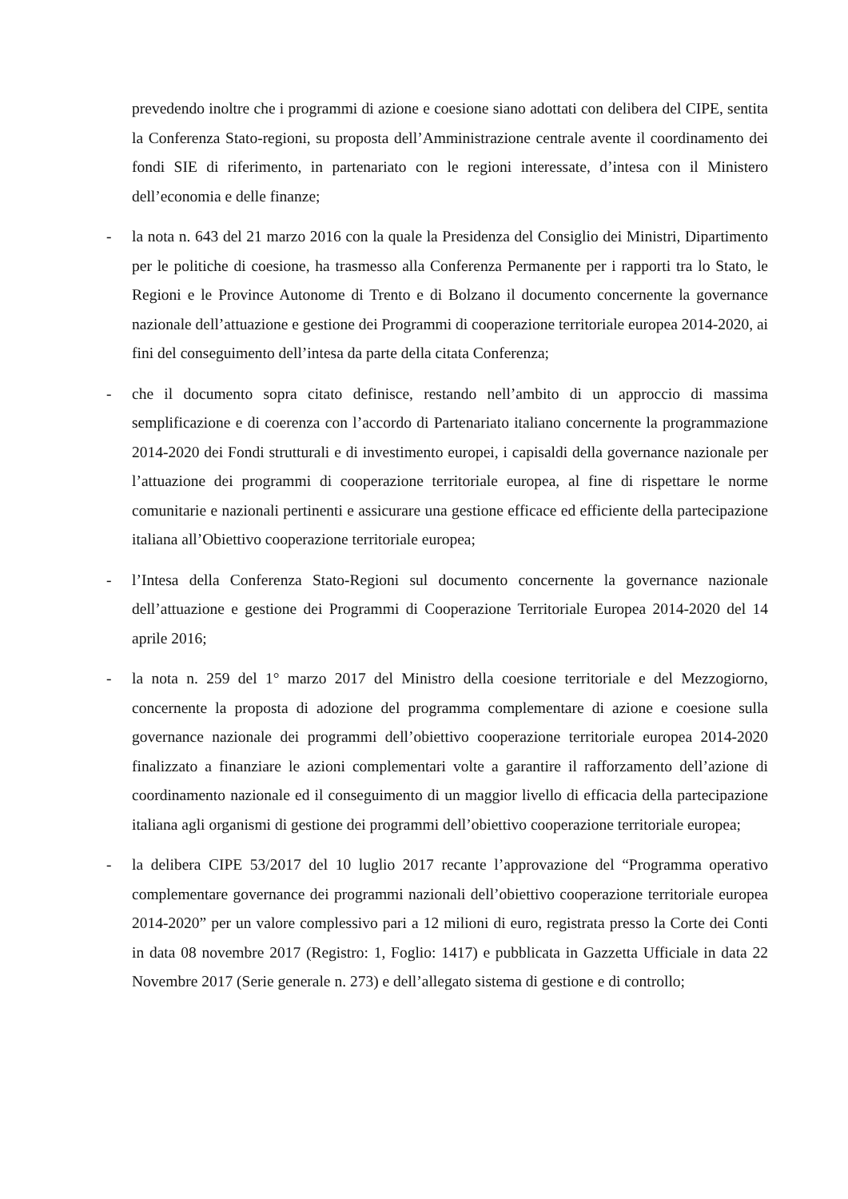prevedendo inoltre che i programmi di azione e coesione siano adottati con delibera del CIPE, sentita la Conferenza Stato-regioni, su proposta dell’Amministrazione centrale avente il coordinamento dei fondi SIE di riferimento, in partenariato con le regioni interessate, d’intesa con il Ministero dell’economia e delle finanze;
- la nota n. 643 del 21 marzo 2016 con la quale la Presidenza del Consiglio dei Ministri, Dipartimento per le politiche di coesione, ha trasmesso alla Conferenza Permanente per i rapporti tra lo Stato, le Regioni e le Province Autonome di Trento e di Bolzano il documento concernente la governance nazionale dell’attuazione e gestione dei Programmi di cooperazione territoriale europea 2014-2020, ai fini del conseguimento dell’intesa da parte della citata Conferenza;
- che il documento sopra citato definisce, restando nell’ambito di un approccio di massima semplificazione e di coerenza con l’accordo di Partenariato italiano concernente la programmazione 2014-2020 dei Fondi strutturali e di investimento europei, i capisaldi della governance nazionale per l’attuazione dei programmi di cooperazione territoriale europea, al fine di rispettare le norme comunitarie e nazionali pertinenti e assicurare una gestione efficace ed efficiente della partecipazione italiana all’Obiettivo cooperazione territoriale europea;
- l’Intesa della Conferenza Stato-Regioni sul documento concernente la governance nazionale dell’attuazione e gestione dei Programmi di Cooperazione Territoriale Europea 2014-2020 del 14 aprile 2016;
- la nota n. 259 del 1° marzo 2017 del Ministro della coesione territoriale e del Mezzogiorno, concernente la proposta di adozione del programma complementare di azione e coesione sulla governance nazionale dei programmi dell’obiettivo cooperazione territoriale europea 2014-2020 finalizzato a finanziare le azioni complementari volte a garantire il rafforzamento dell’azione di coordinamento nazionale ed il conseguimento di un maggior livello di efficacia della partecipazione italiana agli organismi di gestione dei programmi dell’obiettivo cooperazione territoriale europea;
- la delibera CIPE 53/2017 del 10 luglio 2017 recante l’approvazione del “Programma operativo complementare governance dei programmi nazionali dell’obiettivo cooperazione territoriale europea 2014-2020” per un valore complessivo pari a 12 milioni di euro, registrata presso la Corte dei Conti in data 08 novembre 2017 (Registro: 1, Foglio: 1417) e pubblicata in Gazzetta Ufficiale in data 22 Novembre 2017 (Serie generale n. 273) e dell’allegato sistema di gestione e di controllo;